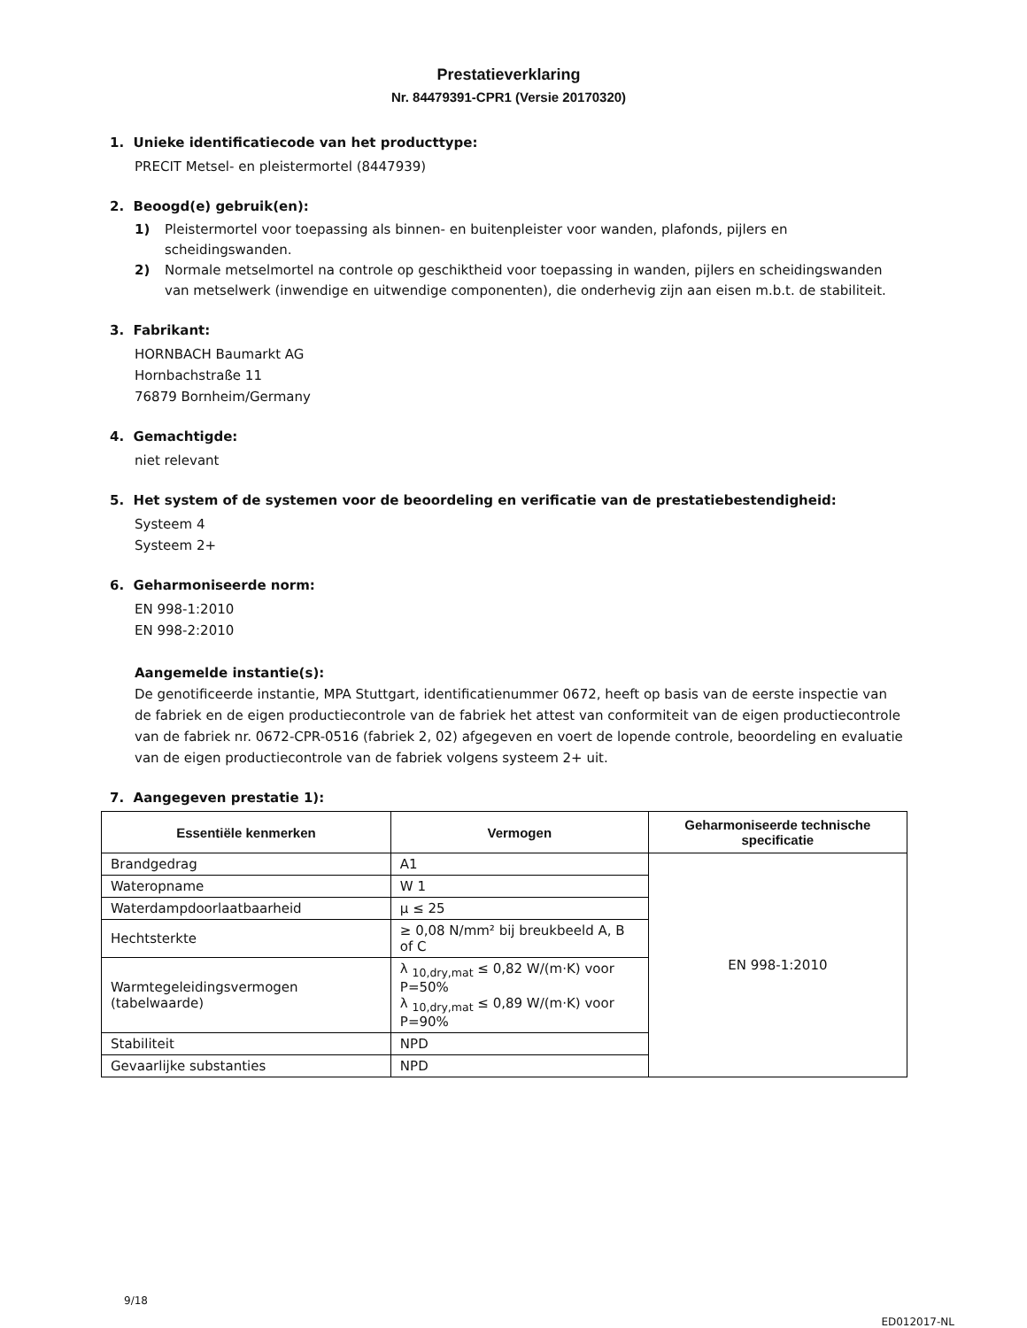Prestatieverklaring
Nr. 84479391-CPR1 (Versie 20170320)
1. Unieke identificatiecode van het producttype:
PRECIT Metsel- en pleistermortel (8447939)
2. Beoogd(e) gebruik(en):
1) Pleistermortel voor toepassing als binnen- en buitenpleister voor wanden, plafonds, pijlers en scheidingswanden.
2) Normale metselmortel na controle op geschiktheid voor toepassing in wanden, pijlers en scheidingswanden van metselwerk (inwendige en uitwendige componenten), die onderhevig zijn aan eisen m.b.t. de stabiliteit.
3. Fabrikant:
HORNBACH Baumarkt AG
Hornbachstraße 11
76879 Bornheim/Germany
4. Gemachtigde:
niet relevant
5. Het system of de systemen voor de beoordeling en verificatie van de prestatiebestendigheid:
Systeem 4
Systeem 2+
6. Geharmoniseerde norm:
EN 998-1:2010
EN 998-2:2010
Aangemelde instantie(s):
De genotificeerde instantie, MPA Stuttgart, identificatienummer 0672, heeft op basis van de eerste inspectie van de fabriek en de eigen productiecontrole van de fabriek het attest van conformiteit van de eigen productiecontrole van de fabriek nr. 0672-CPR-0516 (fabriek 2, 02) afgegeven en voert de lopende controle, beoordeling en evaluatie van de eigen productiecontrole van de fabriek volgens systeem 2+ uit.
7. Aangegeven prestatie 1):
| Essentiële kenmerken | Vermogen | Geharmoniseerde technische specificatie |
| --- | --- | --- |
| Brandgedrag | A1 | EN 998-1:2010 |
| Wateropname | W 1 | |
| Waterdampdoorlaatbaarheid | µ ≤ 25 | |
| Hechtsterkte | ≥ 0,08 N/mm² bij breukbeeld A, B of C | |
| Warmtegeleidingsvermogen (tabelwaarde) | λ <sub>10,dry,mat</sub> ≤ 0,82 W/(m·K) voor P=50% λ <sub>10,dry,mat</sub> ≤ 0,89 W/(m·K) voor P=90% | |
| Stabiliteit | NPD | |
| Gevaarlijke substanties | NPD | |
9/18
ED012017-NL